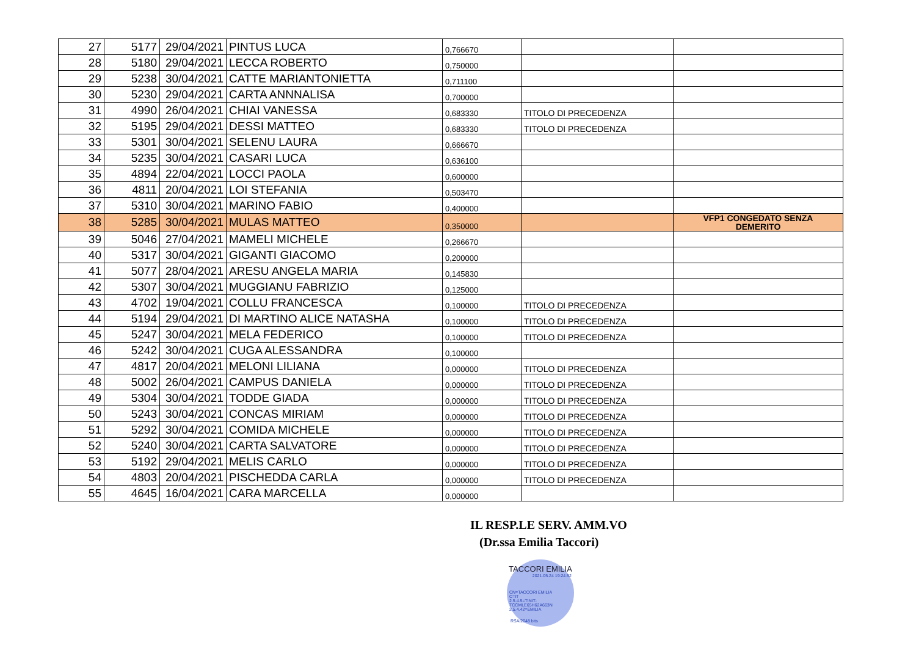| 27 | 5177 | 29/04/2021 | PINTUS LUCA | 0,766670 | | |
| 28 | 5180 | 29/04/2021 | LECCA ROBERTO | 0,750000 | | |
| 29 | 5238 | 30/04/2021 | CATTE MARIANTONIETTA | 0,711100 | | |
| 30 | 5230 | 29/04/2021 | CARTA ANNNALISA | 0,700000 | | |
| 31 | 4990 | 26/04/2021 | CHIAI VANESSA | 0,683330 | TITOLO DI PRECEDENZA | |
| 32 | 5195 | 29/04/2021 | DESSI MATTEO | 0,683330 | TITOLO DI PRECEDENZA | |
| 33 | 5301 | 30/04/2021 | SELENU LAURA | 0,666670 | | |
| 34 | 5235 | 30/04/2021 | CASARI LUCA | 0,636100 | | |
| 35 | 4894 | 22/04/2021 | LOCCI PAOLA | 0,600000 | | |
| 36 | 4811 | 20/04/2021 | LOI STEFANIA | 0,503470 | | |
| 37 | 5310 | 30/04/2021 | MARINO FABIO | 0,400000 | | |
| 38 | 5285 | 30/04/2021 | MULAS MATTEO | 0,350000 | | VFP1 CONGEDATO SENZA DEMERITO |
| 39 | 5046 | 27/04/2021 | MAMELI MICHELE | 0,266670 | | |
| 40 | 5317 | 30/04/2021 | GIGANTI GIACOMO | 0,200000 | | |
| 41 | 5077 | 28/04/2021 | ARESU ANGELA MARIA | 0,145830 | | |
| 42 | 5307 | 30/04/2021 | MUGGIANU FABRIZIO | 0,125000 | | |
| 43 | 4702 | 19/04/2021 | COLLU FRANCESCA | 0,100000 | TITOLO DI PRECEDENZA | |
| 44 | 5194 | 29/04/2021 | DI MARTINO ALICE NATASHA | 0,100000 | TITOLO DI PRECEDENZA | |
| 45 | 5247 | 30/04/2021 | MELA FEDERICO | 0,100000 | TITOLO DI PRECEDENZA | |
| 46 | 5242 | 30/04/2021 | CUGA ALESSANDRA | 0,100000 | | |
| 47 | 4817 | 20/04/2021 | MELONI LILIANA | 0,000000 | TITOLO DI PRECEDENZA | |
| 48 | 5002 | 26/04/2021 | CAMPUS DANIELA | 0,000000 | TITOLO DI PRECEDENZA | |
| 49 | 5304 | 30/04/2021 | TODDE GIADA | 0,000000 | TITOLO DI PRECEDENZA | |
| 50 | 5243 | 30/04/2021 | CONCAS MIRIAM | 0,000000 | TITOLO DI PRECEDENZA | |
| 51 | 5292 | 30/04/2021 | COMIDA MICHELE | 0,000000 | TITOLO DI PRECEDENZA | |
| 52 | 5240 | 30/04/2021 | CARTA SALVATORE | 0,000000 | TITOLO DI PRECEDENZA | |
| 53 | 5192 | 29/04/2021 | MELIS CARLO | 0,000000 | TITOLO DI PRECEDENZA | |
| 54 | 4803 | 20/04/2021 | PISCHEDDA CARLA | 0,000000 | TITOLO DI PRECEDENZA | |
| 55 | 4645 | 16/04/2021 | CARA MARCELLA | 0,000000 | | |
IL RESP.LE SERV. AMM.VO
(Dr.ssa Emilia Taccori)
TACCORI EMILIA
2021.05.24 19:24:52
CN=TACCORI EMILIA
C=IT
2.5.4.5=TINIT-TCCMLE65H62A663N
2.5.4.42=EMILIA
RSA/2048 bits